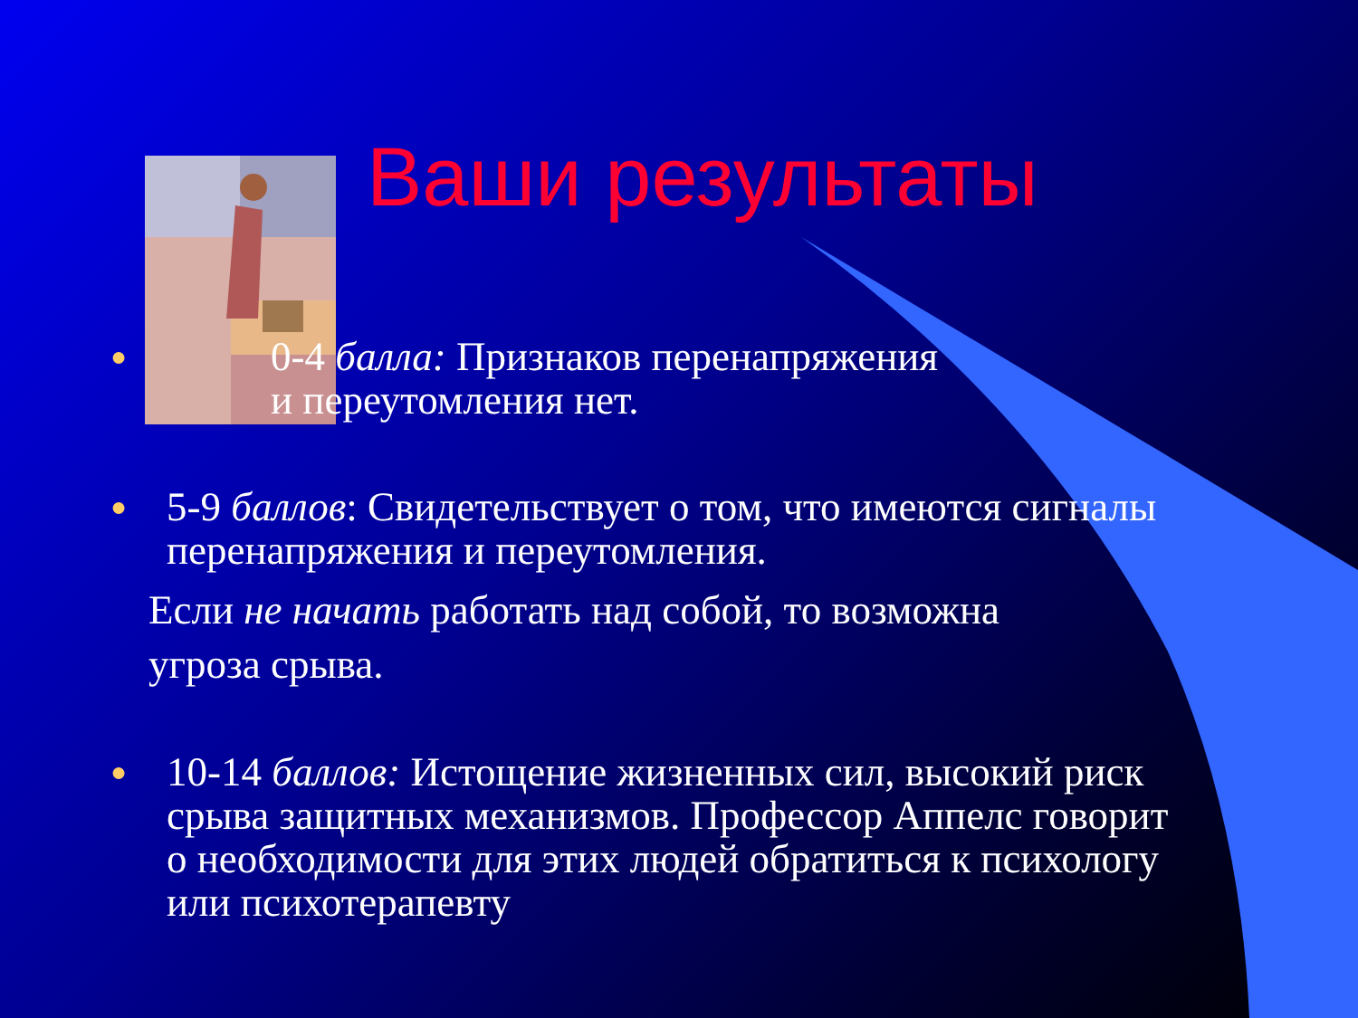Ваши результаты
●
0-4 балла: Признаков перенапряжения
и переутомления нет.
●
5-9 баллов: Свидетельствует о том, что имеются сигналы
перенапряжения и переутомления.
Если не начать работать над собой, то возможна
угроза срыва.
●
10-14 баллов: Истощение жизненных сил, высокий риск
срыва защитных механизмов. Профессор Аппелс говорит
о необходимости для этих людей обратиться к психологу
или психотерапевту